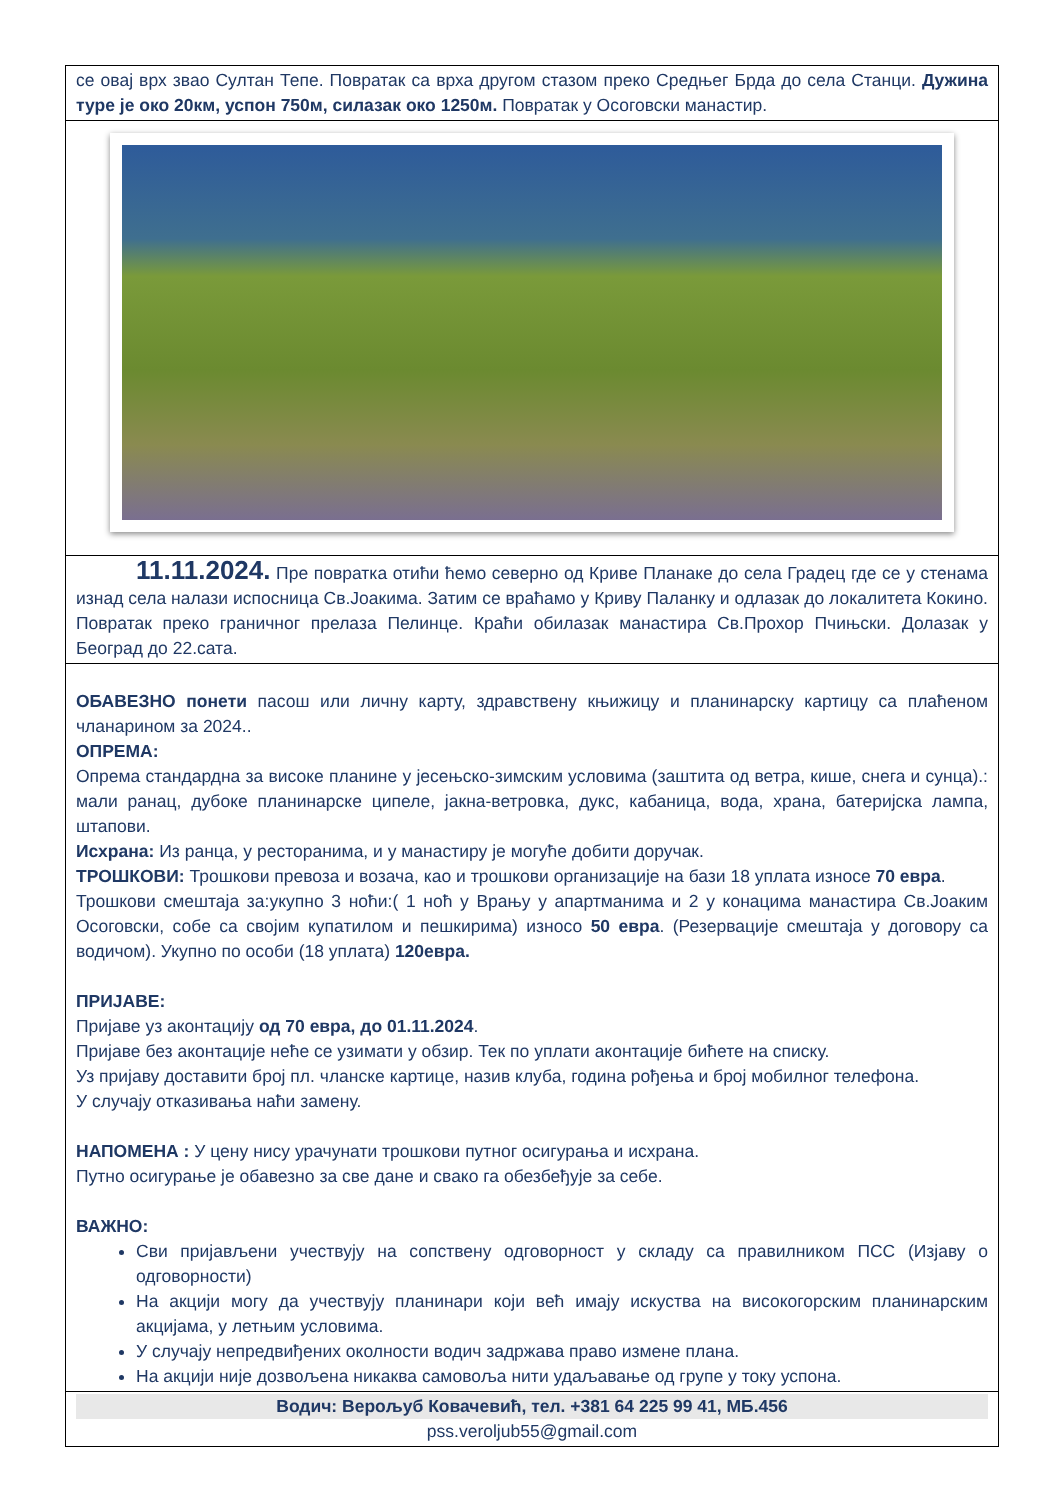се овај врх звао Султан Тепе. Повратак са врха другом стазом преко Средњег Брда до села Станци. Дужина туре је око 20км, успон 750м, силазак око 1250м. Повратак у Осоговски манастир.
11.11.2024. Пре повратка отићи ћемо северно од Криве Планаке до села Градец где се у стенама изнад села налази испосница Св.Јоакима. Затим се враћамо у Криву Паланку и одлазак до локалитета Кокино. Повратак преко граничног прелаза Пелинце. Краћи обилазак манастира Св.Прохор Пчињски. Долазак у Београд до 22.сата.
ОБАВЕЗНО понети пасош или личну карту, здравствену књижицу и планинарску картицу са плаћеном чланарином за 2024..
ОПРЕМА:
Опрема стандардна за високе планине у јесењско-зимским условима (заштита од ветра, кише, снега и сунца).: мали ранац, дубоке планинарске ципеле, јакна-ветровка, дукс, кабаница, вода, храна, батеријска лампа, штапови.
Исхрана: Из ранца, у ресторанима, и у манастиру је могуће добити доручак.
ТРОШКОВИ: Трошкови превоза и возача, као и трошкови организације на бази 18 уплата износе 70 евра.
Трошкови смештаја за:укупно 3 ноћи:( 1 ноћ у Врању у апартманима и 2 у конацима манастира Св.Јоаким Осоговски, собе са својим купатилом и пешкирима) износо 50 евра. (Резервације смештаја у договору са водичом). Укупно по особи (18 уплата) 120евра.
ПРИЈАВЕ:
Пријаве уз аконтацију од 70 евра, до 01.11.2024.
Пријаве без аконтације неће се узимати у обзир. Тек по уплати аконтације бићете на списку.
Уз пријаву доставити број пл. чланске картице, назив клуба, година рођења и број мобилног телефона.
У случају отказивања наћи замену.
НАПОМЕНА : У цену нису урачунати трошкови путног осигурања и исхрана.
Путно осигурање је обавезно за све дане и свако га обезбеђује за себе.
ВАЖНО:
Сви пријављени учествују на сопствену одговорност у складу са правилником ПСС (Изјаву о одговорности)
На акцији могу да учествују планинари који већ имају искуства на високогорским планинарским акцијама, у летњим условима.
У случају непредвиђених околности водич задржава право измене плана.
На акцији није дозвољена никаква самовоља нити удаљавање од групе у току успона.
Водич: Верољуб Ковачевић, тел. +381 64 225 99 41, МБ.456
pss.veroljub55@gmail.com